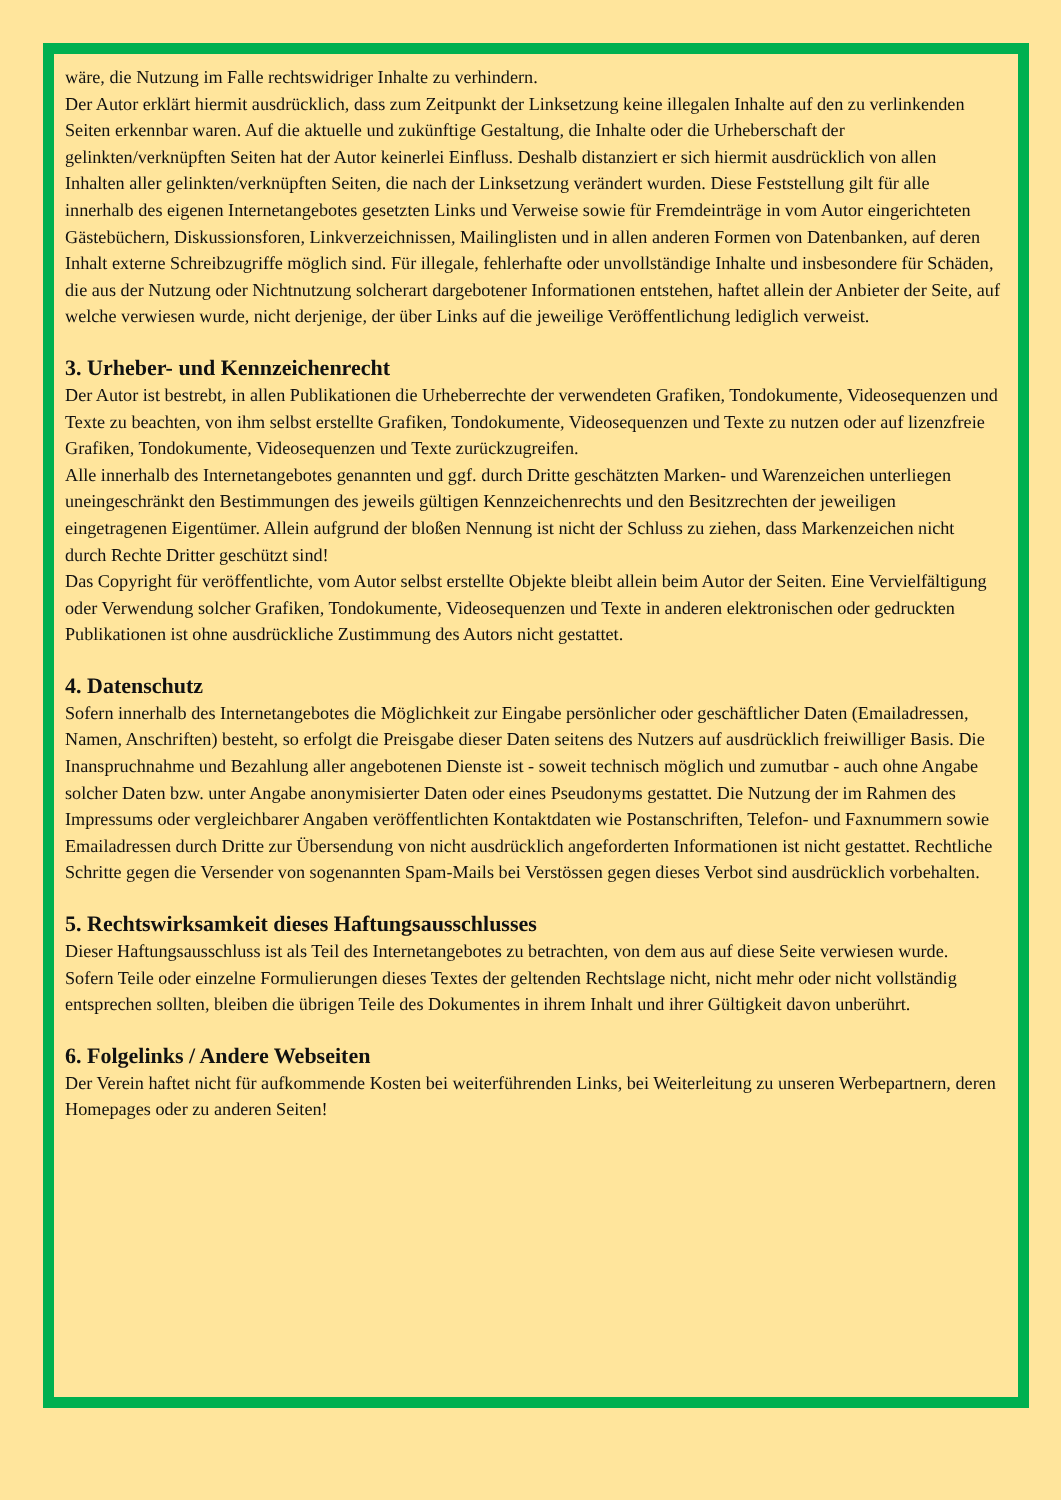wäre, die Nutzung im Falle rechtswidriger Inhalte zu verhindern.
Der Autor erklärt hiermit ausdrücklich, dass zum Zeitpunkt der Linksetzung keine illegalen Inhalte auf den zu verlinkenden Seiten erkennbar waren. Auf die aktuelle und zukünftige Gestaltung, die Inhalte oder die Urheberschaft der gelinkten/verknüpften Seiten hat der Autor keinerlei Einfluss. Deshalb distanziert er sich hiermit ausdrücklich von allen Inhalten aller gelinkten/verknüpften Seiten, die nach der Linksetzung verändert wurden. Diese Feststellung gilt für alle innerhalb des eigenen Internetangebotes gesetzten Links und Verweise sowie für Fremdeinträge in vom Autor eingerichteten Gästebüchern, Diskussionsforen, Linkverzeichnissen, Mailinglisten und in allen anderen Formen von Datenbanken, auf deren Inhalt externe Schreibzugriffe möglich sind. Für illegale, fehlerhafte oder unvollständige Inhalte und insbesondere für Schäden, die aus der Nutzung oder Nichtnutzung solcherart dargebotener Informationen entstehen, haftet allein der Anbieter der Seite, auf welche verwiesen wurde, nicht derjenige, der über Links auf die jeweilige Veröffentlichung lediglich verweist.
3. Urheber- und Kennzeichenrecht
Der Autor ist bestrebt, in allen Publikationen die Urheberrechte der verwendeten Grafiken, Tondokumente, Videosequenzen und Texte zu beachten, von ihm selbst erstellte Grafiken, Tondokumente, Videosequenzen und Texte zu nutzen oder auf lizenzfreie Grafiken, Tondokumente, Videosequenzen und Texte zurückzugreifen.
Alle innerhalb des Internetangebotes genannten und ggf. durch Dritte geschätzten Marken- und Warenzeichen unterliegen uneingeschränkt den Bestimmungen des jeweils gültigen Kennzeichenrechts und den Besitzrechten der jeweiligen eingetragenen Eigentümer. Allein aufgrund der bloßen Nennung ist nicht der Schluss zu ziehen, dass Markenzeichen nicht durch Rechte Dritter geschützt sind!
Das Copyright für veröffentlichte, vom Autor selbst erstellte Objekte bleibt allein beim Autor der Seiten. Eine Vervielfältigung oder Verwendung solcher Grafiken, Tondokumente, Videosequenzen und Texte in anderen elektronischen oder gedruckten Publikationen ist ohne ausdrückliche Zustimmung des Autors nicht gestattet.
4. Datenschutz
Sofern innerhalb des Internetangebotes die Möglichkeit zur Eingabe persönlicher oder geschäftlicher Daten (Emailadressen, Namen, Anschriften) besteht, so erfolgt die Preisgabe dieser Daten seitens des Nutzers auf ausdrücklich freiwilliger Basis. Die Inanspruchnahme und Bezahlung aller angebotenen Dienste ist - soweit technisch möglich und zumutbar - auch ohne Angabe solcher Daten bzw. unter Angabe anonymisierter Daten oder eines Pseudonyms gestattet. Die Nutzung der im Rahmen des Impressums oder vergleichbarer Angaben veröffentlichten Kontaktdaten wie Postanschriften, Telefon- und Faxnummern sowie Emailadressen durch Dritte zur Übersendung von nicht ausdrücklich angeforderten Informationen ist nicht gestattet. Rechtliche Schritte gegen die Versender von sogenannten Spam-Mails bei Verstössen gegen dieses Verbot sind ausdrücklich vorbehalten.
5. Rechtswirksamkeit dieses Haftungsausschlusses
Dieser Haftungsausschluss ist als Teil des Internetangebotes zu betrachten, von dem aus auf diese Seite verwiesen wurde. Sofern Teile oder einzelne Formulierungen dieses Textes der geltenden Rechtslage nicht, nicht mehr oder nicht vollständig entsprechen sollten, bleiben die übrigen Teile des Dokumentes in ihrem Inhalt und ihrer Gültigkeit davon unberührt.
6. Folgelinks / Andere Webseiten
Der Verein haftet nicht für aufkommende Kosten bei weiterführenden Links, bei Weiterleitung zu unseren Werbepartnern, deren Homepages oder zu anderen Seiten!